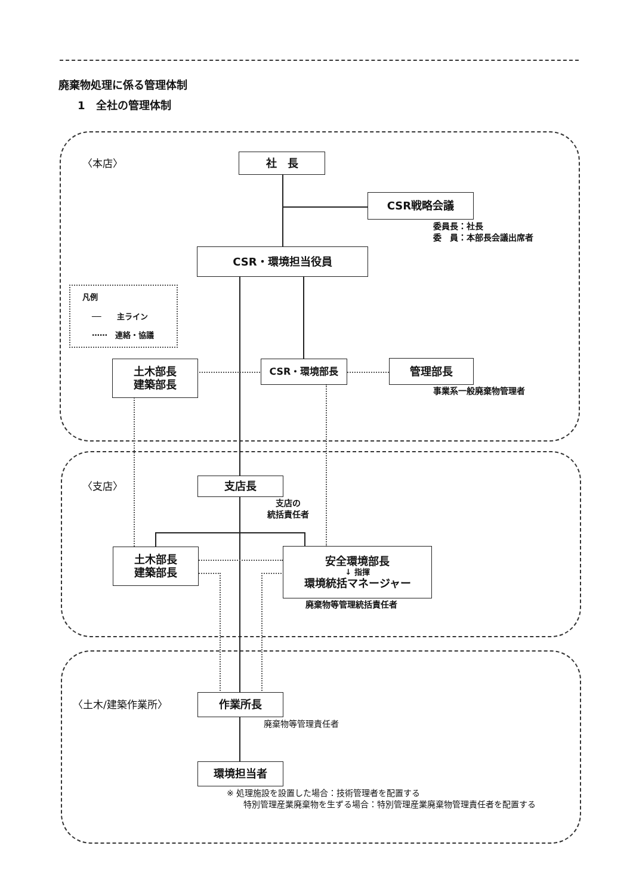廃棄物処理に係る管理体制
1　全社の管理体制
〈本店〉 社　長
CSR戦略会議
委員長：社長
委　員：本部長会議出席者
CSR・環境担当役員
凡例
──　　主ライン
⋯⋯　連絡・協議
土木部長
建築部長
CSR・環境部長 管理部長
事業系一般廃棄物管理者
〈支店〉 支店長
支店の
統括責任者
土木部長
建築部長
安全環境部長
↓ 指揮
環境統括マネージャー
廃棄物等管理統括責任者
〈土木/建築作業所〉 作業所長
廃棄物等管理責任者
環境担当者
※ 処理施設を設置した場合：技術管理者を配置する
　　特別管理産業廃棄物を生ずる場合：特別管理産業廃棄物管理責任者を配置する